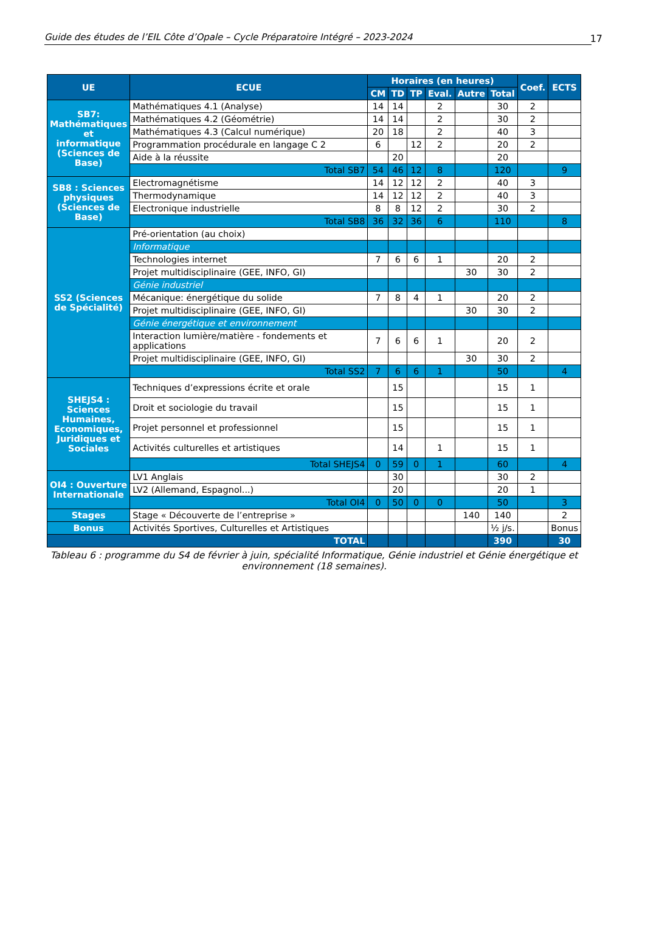Guide des études de l’EIL Côte d’Opale – Cycle Préparatoire Intégré – 2023-2024 17
| UE | ECUE | Horaires (en heures) | | | | | | Coef. | ECTS |
| --- | --- | --- | --- | --- | --- | --- | --- | --- | --- |
| | | CM | TD | TP | Eval. | Autre | Total | | |
| SB7: Mathématiques et informatique (Sciences de Base) | Mathématiques 4.1 (Analyse) | 14 | 14 | | 2 | | 30 | 2 | |
| | Mathématiques 4.2 (Géométrie) | 14 | 14 | | 2 | | 30 | 2 | |
| | Mathématiques 4.3 (Calcul numérique) | 20 | 18 | | 2 | | 40 | 3 | |
| | Programmation procédurale en langage C 2 | 6 | | 12 | 2 | | 20 | 2 | |
| | Aide à la réussite | | 20 | | | | 20 | | |
| | Total SB7 | 54 | 46 | 12 | 8 | | 120 | | 9 |
| SB8 : Sciences physiques (Sciences de Base) | Electromagnétisme | 14 | 12 | 12 | 2 | | 40 | 3 | |
| | Thermodynamique | 14 | 12 | 12 | 2 | | 40 | 3 | |
| | Electronique industrielle | 8 | 8 | 12 | 2 | | 30 | 2 | |
| | Total SB8 | 36 | 32 | 36 | 6 | | 110 | | 8 |
| SS2 (Sciences de Spécialité) | Pré-orientation (au choix) | | | | | | | | |
| | Informatique | | | | | | | | |
| | Technologies internet | 7 | 6 | 6 | 1 | | 20 | 2 | |
| | Projet multidisciplinaire (GEE, INFO, GI) | | | | | 30 | 30 | 2 | |
| | Génie industriel | | | | | | | | |
| | Mécanique: énergétique du solide | 7 | 8 | 4 | 1 | | 20 | 2 | |
| | Projet multidisciplinaire (GEE, INFO, GI) | | | | | 30 | 30 | 2 | |
| | Génie énergétique et environnement | | | | | | | | |
| | Interaction lumière/matière - fondements et applications | 7 | 6 | 6 | 1 | | 20 | 2 | |
| | Projet multidisciplinaire (GEE, INFO, GI) | | | | | 30 | 30 | 2 | |
| | Total SS2 | 7 | 6 | 6 | 1 | | 50 | | 4 |
| SHEJS4 : Sciences Humaines, Economiques, Juridiques et Sociales | Techniques d’expressions écrite et orale | | 15 | | | | 15 | 1 | |
| | Droit et sociologie du travail | | 15 | | | | 15 | 1 | |
| | Projet personnel et professionnel | | 15 | | | | 15 | 1 | |
| | Activités culturelles et artistiques | | 14 | | 1 | | 15 | 1 | |
| | Total SHEJS4 | 0 | 59 | 0 | 1 | | 60 | | 4 |
| OI4 : Ouverture Internationale | LV1 Anglais | | 30 | | | | 30 | 2 | |
| | LV2 (Allemand, Espagnol...) | | 20 | | | | 20 | 1 | |
| | Total OI4 | 0 | 50 | 0 | 0 | | 50 | | 3 |
| Stages | Stage « Découverte de l’entreprise » | | | | | 140 | 140 | | 2 |
| Bonus | Activités Sportives, Culturelles et Artistiques | | | | | | ½ j/s. | | Bonus |
| TOTAL | | | | | | | 390 | | 30 |
Tableau 6 : programme du S4 de février à juin, spécialité Informatique, Génie industriel et Génie énergétique et environnement (18 semaines).